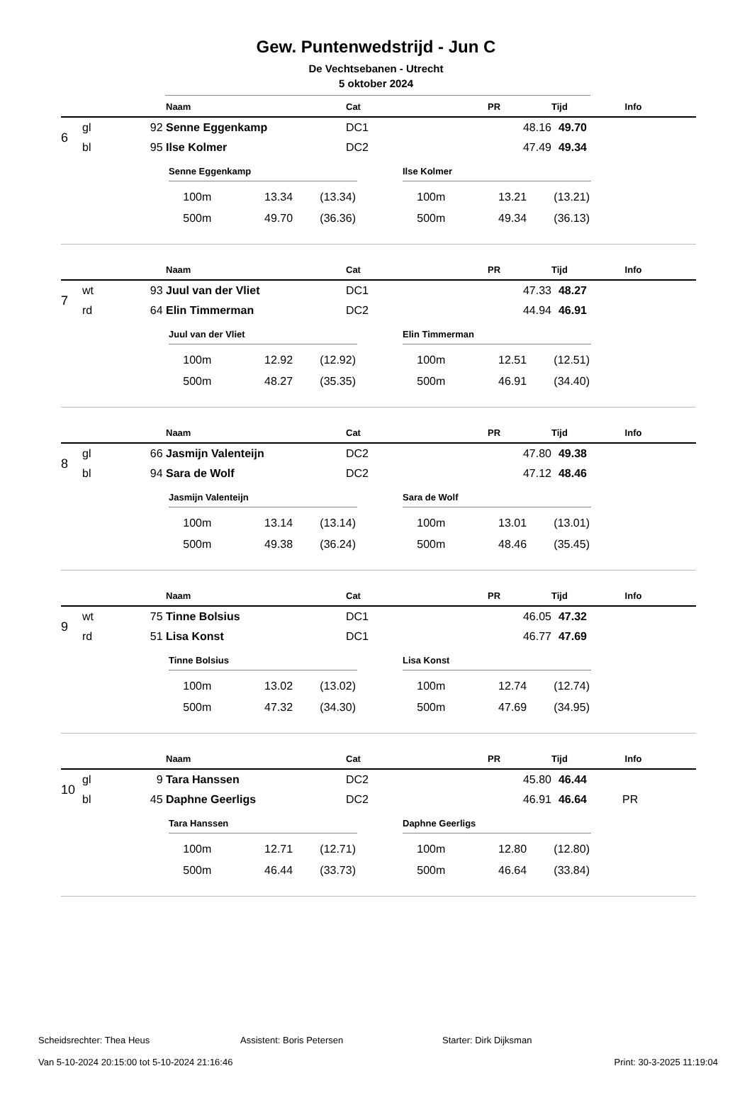Gew. Puntenwedstrijd - Jun C
De Vechtsebanen - Utrecht
5 oktober 2024
| | | | Naam | Cat | PR | Tijd | Info |
| --- | --- | --- | --- | --- | --- | --- | --- |
| 6 | gl | 92 | Senne Eggenkamp | DC1 | 48.16 | 49.70 | |
| | bl | 95 | Ilse Kolmer | DC2 | 47.49 | 49.34 | |
Senne Eggenkamp
| 100m | 13.34 | (13.34) |
| 500m | 49.70 | (36.36) |
Ilse Kolmer
| 100m | 13.21 | (13.21) |
| 500m | 49.34 | (36.13) |
| | | | Naam | Cat | PR | Tijd | Info |
| --- | --- | --- | --- | --- | --- | --- | --- |
| 7 | wt | 93 | Juul van der Vliet | DC1 | 47.33 | 48.27 | |
| | rd | 64 | Elin Timmerman | DC2 | 44.94 | 46.91 | |
Juul van der Vliet
| 100m | 12.92 | (12.92) |
| 500m | 48.27 | (35.35) |
Elin Timmerman
| 100m | 12.51 | (12.51) |
| 500m | 46.91 | (34.40) |
| | | | Naam | Cat | PR | Tijd | Info |
| --- | --- | --- | --- | --- | --- | --- | --- |
| 8 | gl | 66 | Jasmijn Valenteijn | DC2 | 47.80 | 49.38 | |
| | bl | 94 | Sara de Wolf | DC2 | 47.12 | 48.46 | |
Jasmijn Valenteijn
| 100m | 13.14 | (13.14) |
| 500m | 49.38 | (36.24) |
Sara de Wolf
| 100m | 13.01 | (13.01) |
| 500m | 48.46 | (35.45) |
| | | | Naam | Cat | PR | Tijd | Info |
| --- | --- | --- | --- | --- | --- | --- | --- |
| 9 | wt | 75 | Tinne Bolsius | DC1 | 46.05 | 47.32 | |
| | rd | 51 | Lisa Konst | DC1 | 46.77 | 47.69 | |
Tinne Bolsius
| 100m | 13.02 | (13.02) |
| 500m | 47.32 | (34.30) |
Lisa Konst
| 100m | 12.74 | (12.74) |
| 500m | 47.69 | (34.95) |
| | | | Naam | Cat | PR | Tijd | Info |
| --- | --- | --- | --- | --- | --- | --- | --- |
| 10 | gl | 9 | Tara Hanssen | DC2 | 45.80 | 46.44 | |
| | bl | 45 | Daphne Geerligs | DC2 | 46.91 | 46.64 | PR |
Tara Hanssen
| 100m | 12.71 | (12.71) |
| 500m | 46.44 | (33.73) |
Daphne Geerligs
| 100m | 12.80 | (12.80) |
| 500m | 46.64 | (33.84) |
Scheidsrechter: Thea Heus Assistent: Boris Petersen Starter: Dirk Dijksman
Van 5-10-2024 20:15:00 tot 5-10-2024 21:16:46 Print: 30-3-2025 11:19:04